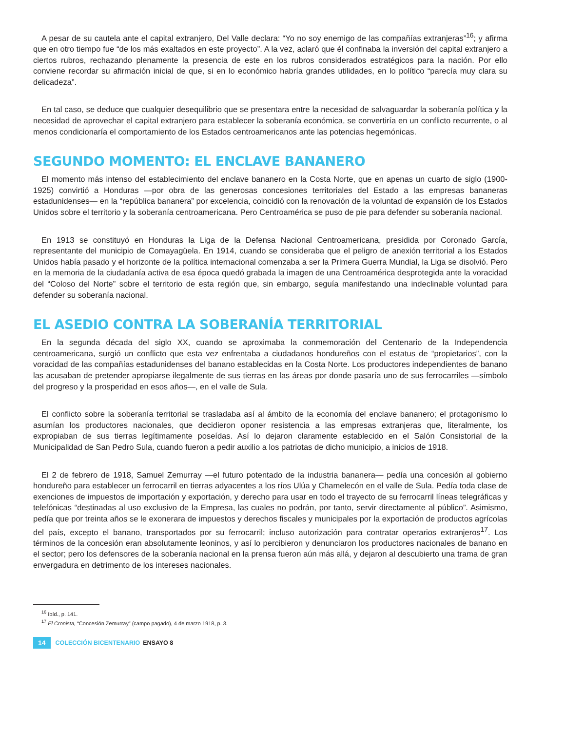A pesar de su cautela ante el capital extranjero, Del Valle declara: “Yo no soy enemigo de las compañías extranjeras”<sup>16</sup>; y afirma que en otro tiempo fue “de los más exaltados en este proyecto”. A la vez, aclaró que él confinaba la inversión del capital extranjero a ciertos rubros, rechazando plenamente la presencia de este en los rubros considerados estratégicos para la nación. Por ello conviene recordar su afirmación inicial de que, si en lo económico habría grandes utilidades, en lo político “parecía muy clara su delicadeza”.
En tal caso, se deduce que cualquier desequilibrio que se presentara entre la necesidad de salvaguardar la soberanía política y la necesidad de aprovechar el capital extranjero para establecer la soberanía económica, se convertiría en un conflicto recurrente, o al menos condicionaría el comportamiento de los Estados centroamericanos ante las potencias hegemónicas.
SEGUNDO MOMENTO: EL ENCLAVE BANANERO
El momento más intenso del establecimiento del enclave bananero en la Costa Norte, que en apenas un cuarto de siglo (1900-1925) convirtió a Honduras —por obra de las generosas concesiones territoriales del Estado a las empresas bananeras estadunidenses— en la “república bananera” por excelencia, coincidió con la renovación de la voluntad de expansión de los Estados Unidos sobre el territorio y la soberanía centroamericana. Pero Centroamérica se puso de pie para defender su soberanía nacional.
En 1913 se constituyó en Honduras la Liga de la Defensa Nacional Centroamericana, presidida por Coronado García, representante del municipio de Comayagüela. En 1914, cuando se consideraba que el peligro de anexión territorial a los Estados Unidos había pasado y el horizonte de la política internacional comenzaba a ser la Primera Guerra Mundial, la Liga se disolvió. Pero en la memoria de la ciudadanía activa de esa época quedó grabada la imagen de una Centroamérica desprotegida ante la voracidad del “Coloso del Norte” sobre el territorio de esta región que, sin embargo, seguía manifestando una indeclinable voluntad para defender su soberanía nacional.
EL ASEDIO CONTRA LA SOBERANÍA TERRITORIAL
En la segunda década del siglo XX, cuando se aproximaba la conmemoración del Centenario de la Independencia centroamericana, surgió un conflicto que esta vez enfrentaba a ciudadanos hondureños con el estatus de “propietarios”, con la voracidad de las compañías estadunidenses del banano establecidas en la Costa Norte. Los productores independientes de banano las acusaban de pretender apropiarse ilegalmente de sus tierras en las áreas por donde pasaría uno de sus ferrocarriles —símbolo del progreso y la prosperidad en esos años—, en el valle de Sula.
El conflicto sobre la soberanía territorial se trasladaba así al ámbito de la economía del enclave bananero; el protagonismo lo asumían los productores nacionales, que decidieron oponer resistencia a las empresas extranjeras que, literalmente, los expropiaban de sus tierras legítimamente poseídas. Así lo dejaron claramente establecido en el Salón Consistorial de la Municipalidad de San Pedro Sula, cuando fueron a pedir auxilio a los patriotas de dicho municipio, a inicios de 1918.
El 2 de febrero de 1918, Samuel Zemurray —el futuro potentado de la industria bananera— pedía una concesión al gobierno hondureño para establecer un ferrocarril en tierras adyacentes a los ríos Ulúa y Chamelecón en el valle de Sula. Pedía toda clase de exenciones de impuestos de importación y exportación, y derecho para usar en todo el trayecto de su ferrocarril líneas telegráficas y telefónicas “destinadas al uso exclusivo de la Empresa, las cuales no podrán, por tanto, servir directamente al público”. Asimismo, pedía que por treinta años se le exonerara de impuestos y derechos fiscales y municipales por la exportación de productos agrícolas del país, excepto el banano, transportados por su ferrocarril; incluso autorización para contratar operarios extranjeros<sup>17</sup>. Los términos de la concesión eran absolutamente leoninos, y así lo percibieron y denunciaron los productores nacionales de banano en el sector; pero los defensores de la soberanía nacional en la prensa fueron aún más allá, y dejaron al descubierto una trama de gran envergadura en detrimento de los intereses nacionales.
<sup>16</sup> Ibíd., p. 141.
<sup>17</sup> El Cronista, “Concesión Zemurray” (campo pagado), 4 de marzo 1918, p. 3.
14 COLECCIÓN BICENTENARIO ENSAYO 8